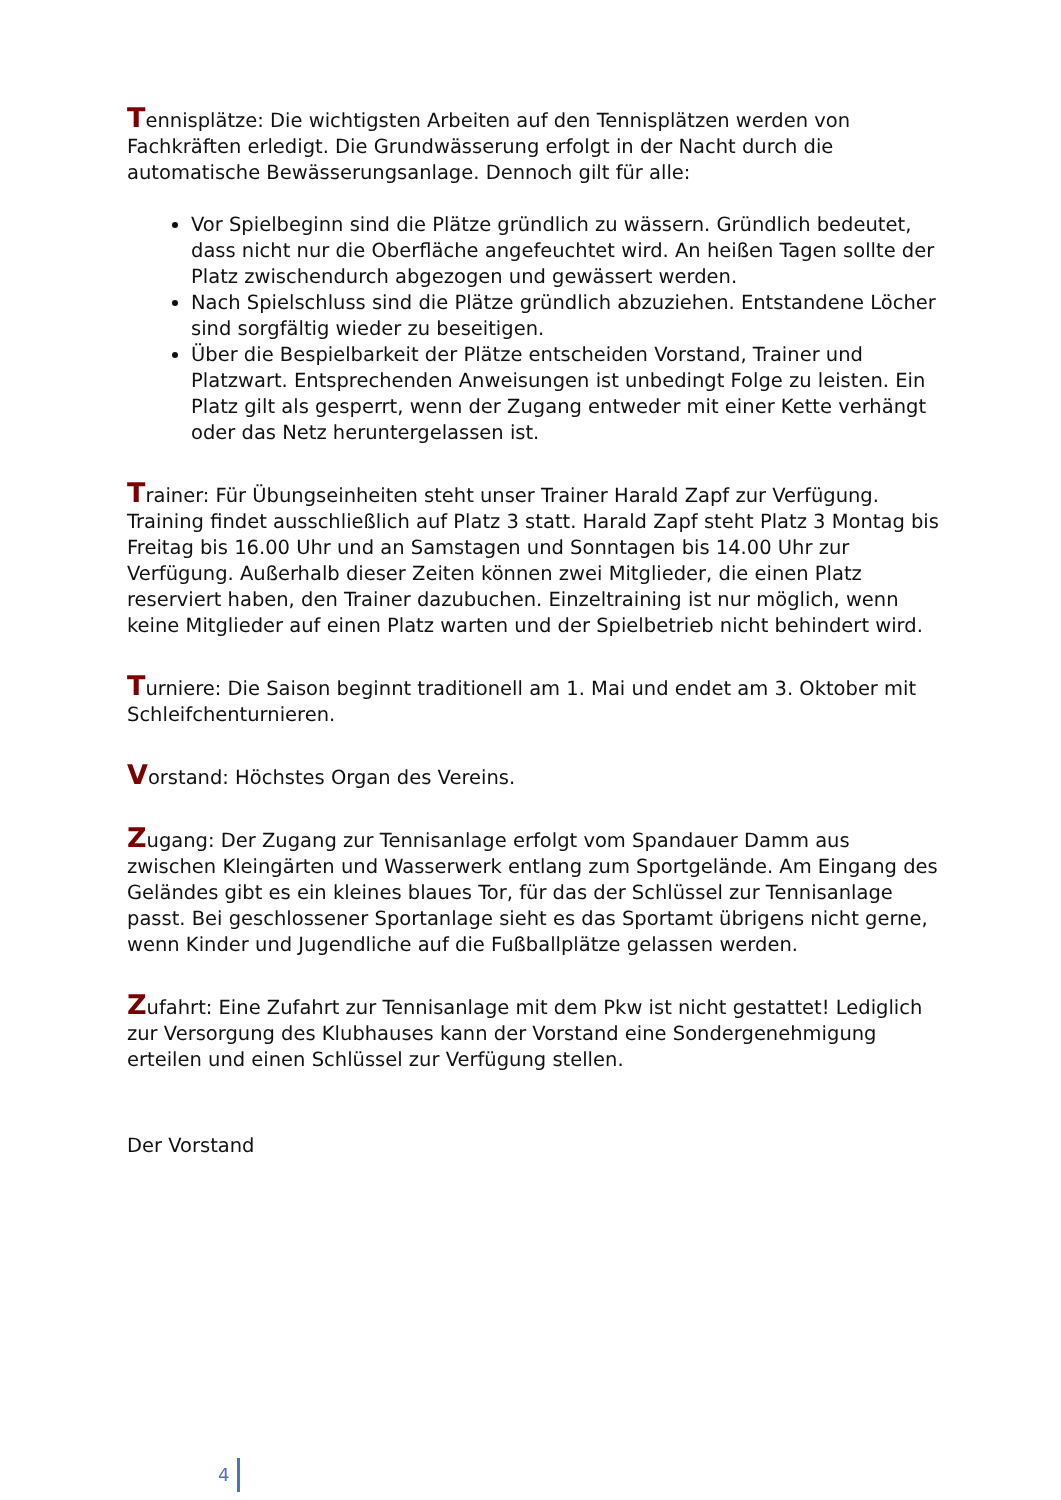Tennisplätze: Die wichtigsten Arbeiten auf den Tennisplätzen werden von Fachkräften erledigt. Die Grundwässerung erfolgt in der Nacht durch die automatische Bewässerungsanlage. Dennoch gilt für alle:
Vor Spielbeginn sind die Plätze gründlich zu wässern. Gründlich bedeutet, dass nicht nur die Oberfläche angefeuchtet wird. An heißen Tagen sollte der Platz zwischendurch abgezogen und gewässert werden.
Nach Spielschluss sind die Plätze gründlich abzuziehen. Entstandene Löcher sind sorgfältig wieder zu beseitigen.
Über die Bespielbarkeit der Plätze entscheiden Vorstand, Trainer und Platzwart. Entsprechenden Anweisungen ist unbedingt Folge zu leisten. Ein Platz gilt als gesperrt, wenn der Zugang entweder mit einer Kette verhängt oder das Netz heruntergelassen ist.
Trainer: Für Übungseinheiten steht unser Trainer Harald Zapf zur Verfügung. Training findet ausschließlich auf Platz 3 statt. Harald Zapf steht Platz 3 Montag bis Freitag bis 16.00 Uhr und an Samstagen und Sonntagen bis 14.00 Uhr zur Verfügung. Außerhalb dieser Zeiten können zwei Mitglieder, die einen Platz reserviert haben, den Trainer dazubuchen. Einzeltraining ist nur möglich, wenn keine Mitglieder auf einen Platz warten und der Spielbetrieb nicht behindert wird.
Turniere: Die Saison beginnt traditionell am 1. Mai und endet am 3. Oktober mit Schleifchenturnieren.
Vorstand: Höchstes Organ des Vereins.
Zugang: Der Zugang zur Tennisanlage erfolgt vom Spandauer Damm aus zwischen Kleingärten und Wasserwerk entlang zum Sportgelände. Am Eingang des Geländes gibt es ein kleines blaues Tor, für das der Schlüssel zur Tennisanlage passt. Bei geschlossener Sportanlage sieht es das Sportamt übrigens nicht gerne, wenn Kinder und Jugendliche auf die Fußballplätze gelassen werden.
Zufahrt: Eine Zufahrt zur Tennisanlage mit dem Pkw ist nicht gestattet! Lediglich zur Versorgung des Klubhauses kann der Vorstand eine Sondergenehmigung erteilen und einen Schlüssel zur Verfügung stellen.
Der Vorstand
4